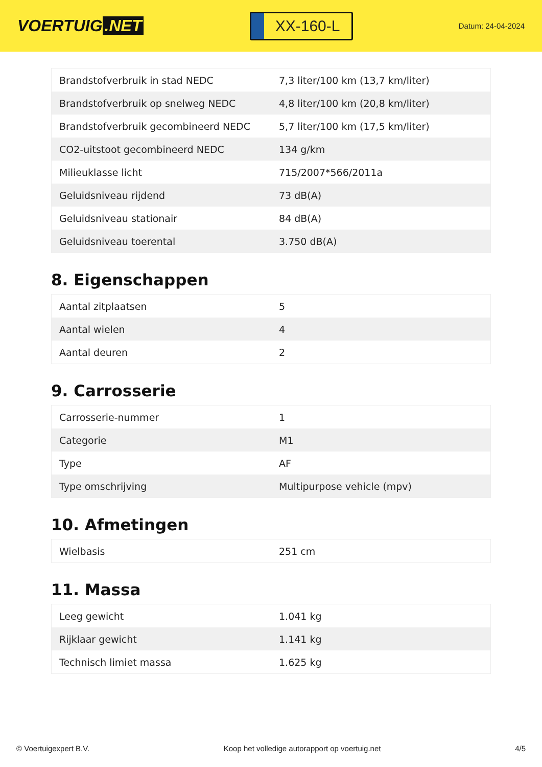VOERTUIG.NET
XX-160-L
Datum: 24-04-2024
| Brandstofverbruik in stad NEDC | 7,3 liter/100 km (13,7 km/liter) |
| Brandstofverbruik op snelweg NEDC | 4,8 liter/100 km (20,8 km/liter) |
| Brandstofverbruik gecombineerd NEDC | 5,7 liter/100 km (17,5 km/liter) |
| CO2-uitstoot gecombineerd NEDC | 134 g/km |
| Milieuklasse licht | 715/2007*566/2011a |
| Geluidsniveau rijdend | 73 dB(A) |
| Geluidsniveau stationair | 84 dB(A) |
| Geluidsniveau toerental | 3.750 dB(A) |
8. Eigenschappen
| Aantal zitplaatsen | 5 |
| Aantal wielen | 4 |
| Aantal deuren | 2 |
9. Carrosserie
| Carrosserie-nummer | 1 |
| Categorie | M1 |
| Type | AF |
| Type omschrijving | Multipurpose vehicle (mpv) |
10. Afmetingen
| Wielbasis | 251 cm |
11. Massa
| Leeg gewicht | 1.041 kg |
| Rijklaar gewicht | 1.141 kg |
| Technisch limiet massa | 1.625 kg |
© Voertuigexpert B.V. Koop het volledige autorapport op voertuig.net 4/5